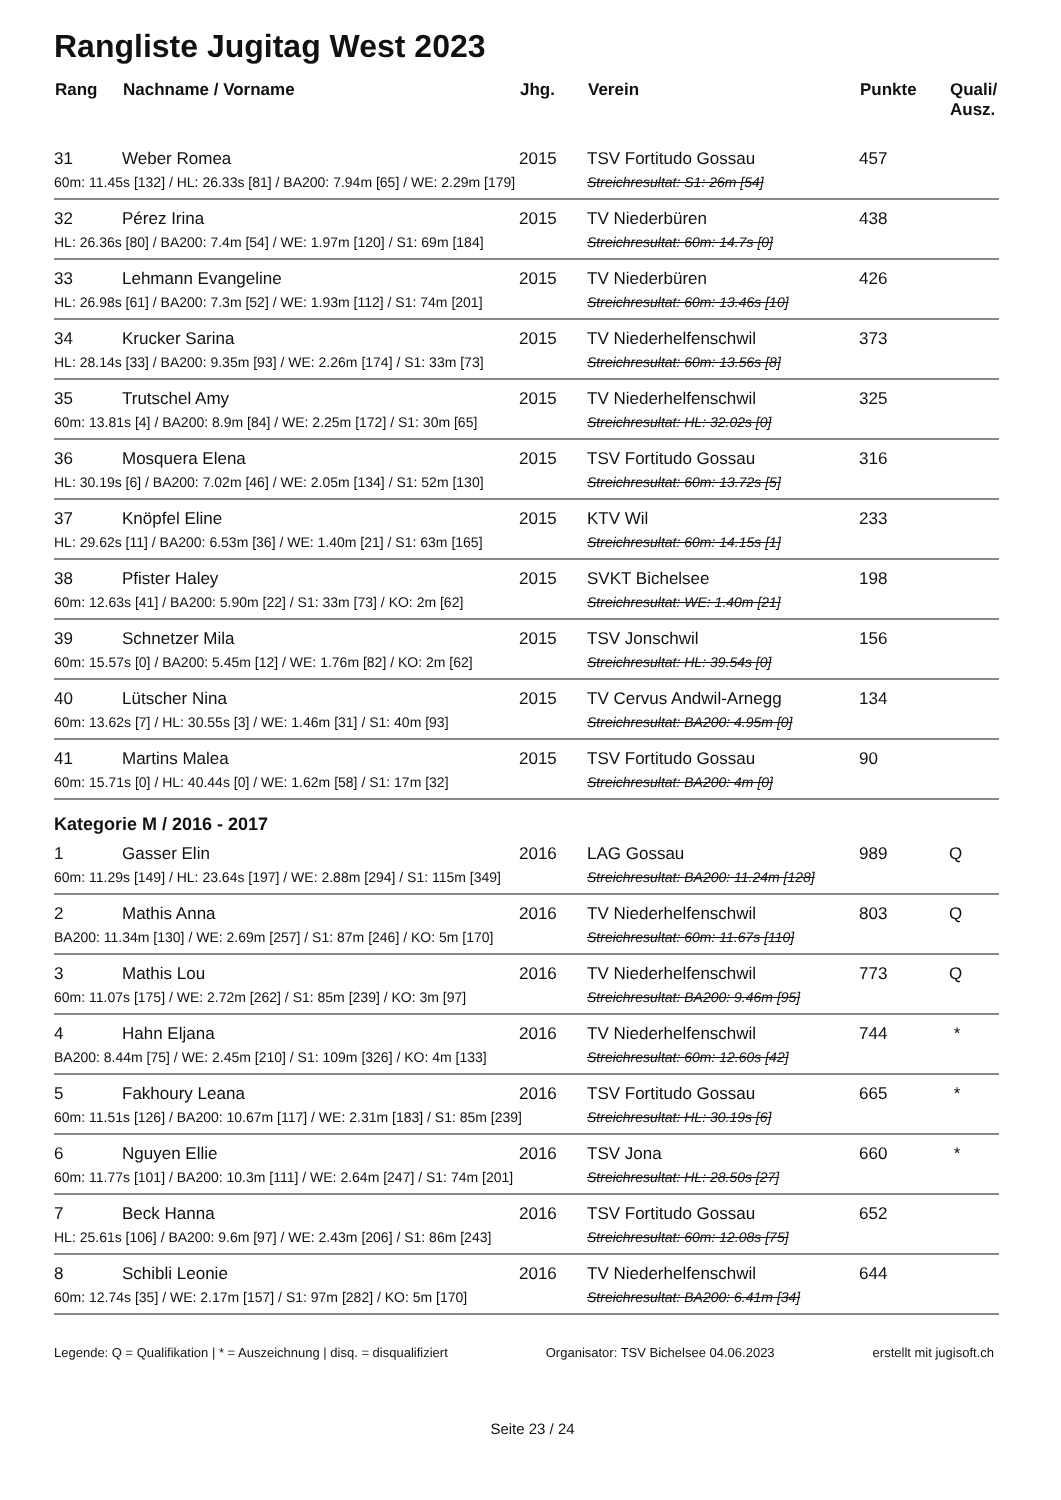Rangliste Jugitag West 2023
| Rang | Nachname / Vorname | Jhg. | Verein | Punkte | Quali/ Ausz. |
| --- | --- | --- | --- | --- | --- |
| 31 | Weber Romea | 2015 | TSV Fortitudo Gossau | 457 | |
| 60m: 11.45s [132] / HL: 26.33s [81] / BA200: 7.94m [65] / WE: 2.29m [179] | | | Streichresultat: S1: 26m [54] | | |
| 32 | Pérez Irina | 2015 | TV Niederbüren | 438 | |
| HL: 26.36s [80] / BA200: 7.4m [54] / WE: 1.97m [120] / S1: 69m [184] | | | Streichresultat: 60m: 14.7s [0] | | |
| 33 | Lehmann Evangeline | 2015 | TV Niederbüren | 426 | |
| HL: 26.98s [61] / BA200: 7.3m [52] / WE: 1.93m [112] / S1: 74m [201] | | | Streichresultat: 60m: 13.46s [10] | | |
| 34 | Krucker Sarina | 2015 | TV Niederhelfenschwil | 373 | |
| HL: 28.14s [33] / BA200: 9.35m [93] / WE: 2.26m [174] / S1: 33m [73] | | | Streichresultat: 60m: 13.56s [8] | | |
| 35 | Trutschel Amy | 2015 | TV Niederhelfenschwil | 325 | |
| 60m: 13.81s [4] / BA200: 8.9m [84] / WE: 2.25m [172] / S1: 30m [65] | | | Streichresultat: HL: 32.02s [0] | | |
| 36 | Mosquera Elena | 2015 | TSV Fortitudo Gossau | 316 | |
| HL: 30.19s [6] / BA200: 7.02m [46] / WE: 2.05m [134] / S1: 52m [130] | | | Streichresultat: 60m: 13.72s [5] | | |
| 37 | Knöpfel Eline | 2015 | KTV Wil | 233 | |
| HL: 29.62s [11] / BA200: 6.53m [36] / WE: 1.40m [21] / S1: 63m [165] | | | Streichresultat: 60m: 14.15s [1] | | |
| 38 | Pfister Haley | 2015 | SVKT Bichelsee | 198 | |
| 60m: 12.63s [41] / BA200: 5.90m [22] / S1: 33m [73] / KO: 2m [62] | | | Streichresultat: WE: 1.40m [21] | | |
| 39 | Schnetzer Mila | 2015 | TSV Jonschwil | 156 | |
| 60m: 15.57s [0] / BA200: 5.45m [12] / WE: 1.76m [82] / KO: 2m [62] | | | Streichresultat: HL: 39.54s [0] | | |
| 40 | Lütscher Nina | 2015 | TV Cervus Andwil-Arnegg | 134 | |
| 60m: 13.62s [7] / HL: 30.55s [3] / WE: 1.46m [31] / S1: 40m [93] | | | Streichresultat: BA200: 4.95m [0] | | |
| 41 | Martins Malea | 2015 | TSV Fortitudo Gossau | 90 | |
| 60m: 15.71s [0] / HL: 40.44s [0] / WE: 1.62m [58] / S1: 17m [32] | | | Streichresultat: BA200: 4m [0] | | |
| Kategorie M / 2016 - 2017 | | | | | |
| 1 | Gasser Elin | 2016 | LAG Gossau | 989 | Q |
| 60m: 11.29s [149] / HL: 23.64s [197] / WE: 2.88m [294] / S1: 115m [349] | | | Streichresultat: BA200: 11.24m [128] | | |
| 2 | Mathis Anna | 2016 | TV Niederhelfenschwil | 803 | Q |
| BA200: 11.34m [130] / WE: 2.69m [257] / S1: 87m [246] / KO: 5m [170] | | | Streichresultat: 60m: 11.67s [110] | | |
| 3 | Mathis Lou | 2016 | TV Niederhelfenschwil | 773 | Q |
| 60m: 11.07s [175] / WE: 2.72m [262] / S1: 85m [239] / KO: 3m [97] | | | Streichresultat: BA200: 9.46m [95] | | |
| 4 | Hahn Eljana | 2016 | TV Niederhelfenschwil | 744 | * |
| BA200: 8.44m [75] / WE: 2.45m [210] / S1: 109m [326] / KO: 4m [133] | | | Streichresultat: 60m: 12.60s [42] | | |
| 5 | Fakhoury Leana | 2016 | TSV Fortitudo Gossau | 665 | * |
| 60m: 11.51s [126] / BA200: 10.67m [117] / WE: 2.31m [183] / S1: 85m [239] | | | Streichresultat: HL: 30.19s [6] | | |
| 6 | Nguyen Ellie | 2016 | TSV Jona | 660 | * |
| 60m: 11.77s [101] / BA200: 10.3m [111] / WE: 2.64m [247] / S1: 74m [201] | | | Streichresultat: HL: 28.50s [27] | | |
| 7 | Beck Hanna | 2016 | TSV Fortitudo Gossau | 652 | |
| HL: 25.61s [106] / BA200: 9.6m [97] / WE: 2.43m [206] / S1: 86m [243] | | | Streichresultat: 60m: 12.08s [75] | | |
| 8 | Schibli Leonie | 2016 | TV Niederhelfenschwil | 644 | |
| 60m: 12.74s [35] / WE: 2.17m [157] / S1: 97m [282] / KO: 5m [170] | | | Streichresultat: BA200: 6.41m [34] | | |
Legende: Q = Qualifikation | * = Auszeichnung | disq. = disqualifiziert Organisator: TSV Bichelsee 04.06.2023 erstellt mit jugisoft.ch
Seite 23 / 24